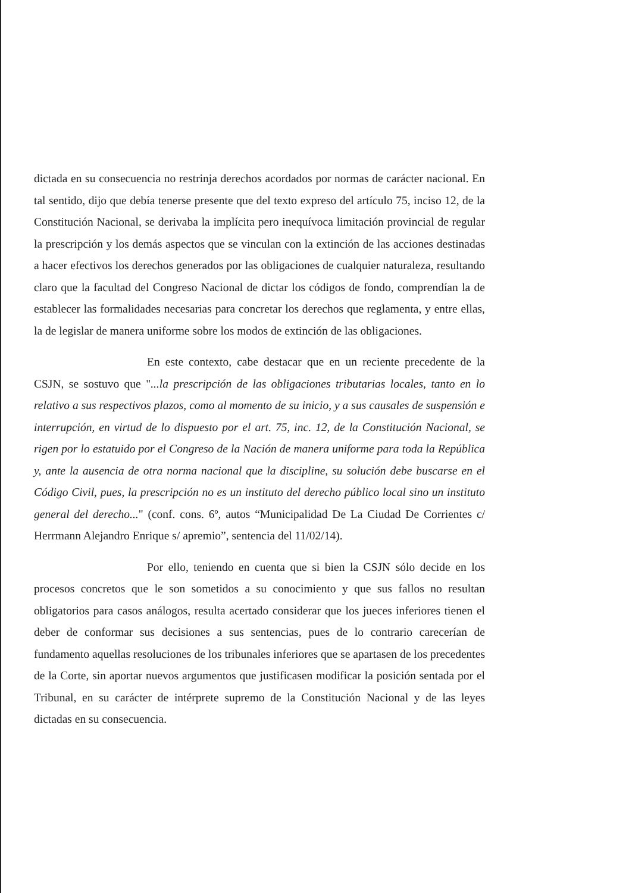dictada en su consecuencia no restrinja derechos acordados por normas de carácter nacional. En tal sentido, dijo que debía tenerse presente que del texto expreso del artículo 75, inciso 12, de la Constitución Nacional, se derivaba la implícita pero inequívoca limitación provincial de regular la prescripción y los demás aspectos que se vinculan con la extinción de las acciones destinadas a hacer efectivos los derechos generados por las obligaciones de cualquier naturaleza, resultando claro que la facultad del Congreso Nacional de dictar los códigos de fondo, comprendían la de establecer las formalidades necesarias para concretar los derechos que reglamenta, y entre ellas, la de legislar de manera uniforme sobre los modos de extinción de las obligaciones.
En este contexto, cabe destacar que en un reciente precedente de la CSJN, se sostuvo que "...la prescripción de las obligaciones tributarias locales, tanto en lo relativo a sus respectivos plazos, como al momento de su inicio, y a sus causales de suspensión e interrupción, en virtud de lo dispuesto por el art. 75, inc. 12, de la Constitución Nacional, se rigen por lo estatuido por el Congreso de la Nación de manera uniforme para toda la República y, ante la ausencia de otra norma nacional que la discipline, su solución debe buscarse en el Código Civil, pues, la prescripción no es un instituto del derecho público local sino un instituto general del derecho..." (conf. cons. 6º, autos “Municipalidad De La Ciudad De Corrientes c/ Herrmann Alejandro Enrique s/ apremio”, sentencia del 11/02/14).
Por ello, teniendo en cuenta que si bien la CSJN sólo decide en los procesos concretos que le son sometidos a su conocimiento y que sus fallos no resultan obligatorios para casos análogos, resulta acertado considerar que los jueces inferiores tienen el deber de conformar sus decisiones a sus sentencias, pues de lo contrario carecerían de fundamento aquellas resoluciones de los tribunales inferiores que se apartasen de los precedentes de la Corte, sin aportar nuevos argumentos que justificasen modificar la posición sentada por el Tribunal, en su carácter de intérprete supremo de la Constitución Nacional y de las leyes dictadas en su consecuencia.